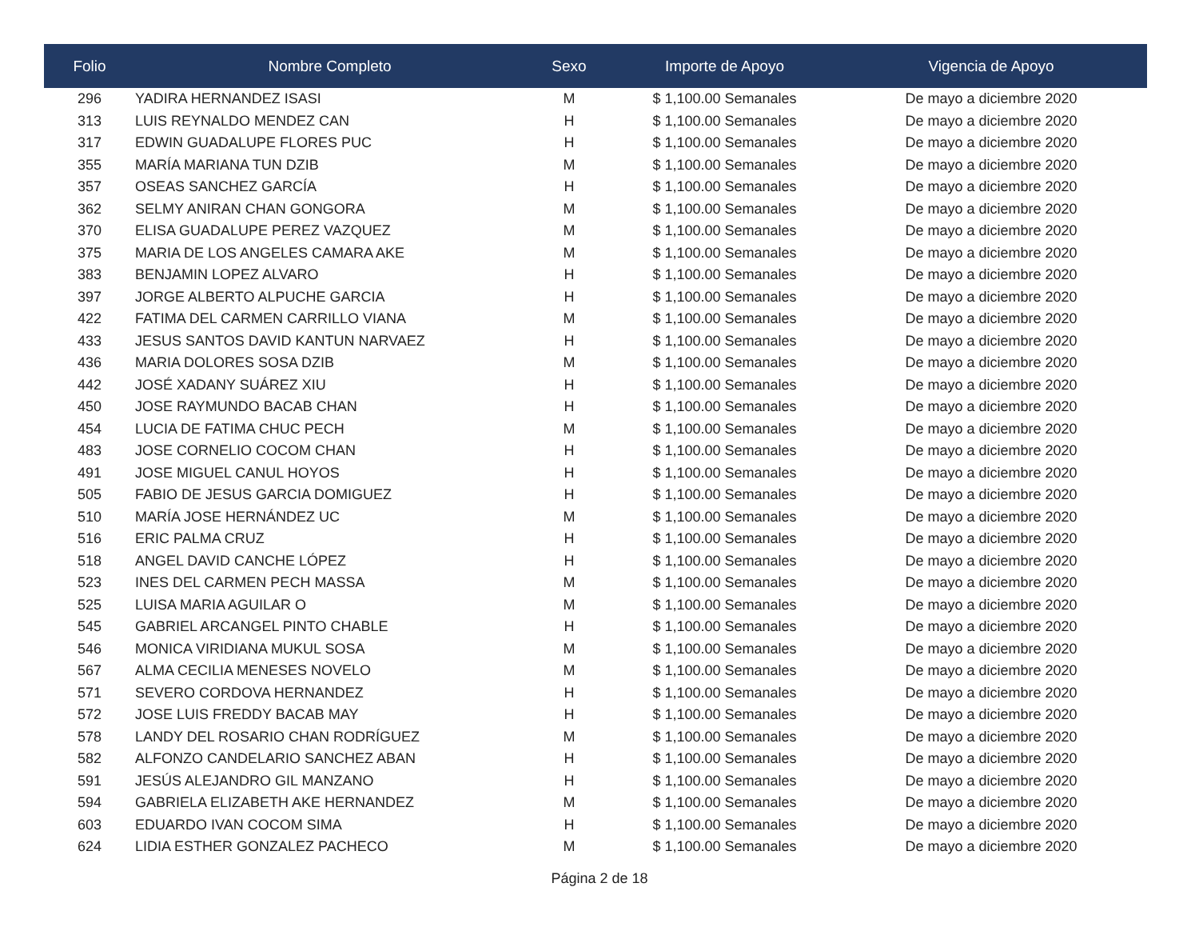| Folio | Nombre Completo | Sexo | Importe de Apoyo | Vigencia de Apoyo |
| --- | --- | --- | --- | --- |
| 296 | YADIRA HERNANDEZ ISASI | M | $ 1,100.00 Semanales | De mayo a diciembre 2020 |
| 313 | LUIS REYNALDO MENDEZ CAN | H | $ 1,100.00 Semanales | De mayo a diciembre 2020 |
| 317 | EDWIN GUADALUPE FLORES PUC | H | $ 1,100.00 Semanales | De mayo a diciembre 2020 |
| 355 | MARÍA MARIANA TUN DZIB | M | $ 1,100.00 Semanales | De mayo a diciembre 2020 |
| 357 | OSEAS SANCHEZ GARCÍA | H | $ 1,100.00 Semanales | De mayo a diciembre 2020 |
| 362 | SELMY ANIRAN CHAN GONGORA | M | $ 1,100.00 Semanales | De mayo a diciembre 2020 |
| 370 | ELISA GUADALUPE PEREZ VAZQUEZ | M | $ 1,100.00 Semanales | De mayo a diciembre 2020 |
| 375 | MARIA DE LOS ANGELES CAMARA AKE | M | $ 1,100.00 Semanales | De mayo a diciembre 2020 |
| 383 | BENJAMIN LOPEZ ALVARO | H | $ 1,100.00 Semanales | De mayo a diciembre 2020 |
| 397 | JORGE ALBERTO ALPUCHE GARCIA | H | $ 1,100.00 Semanales | De mayo a diciembre 2020 |
| 422 | FATIMA DEL CARMEN CARRILLO VIANA | M | $ 1,100.00 Semanales | De mayo a diciembre 2020 |
| 433 | JESUS SANTOS DAVID KANTUN NARVAEZ | H | $ 1,100.00 Semanales | De mayo a diciembre 2020 |
| 436 | MARIA DOLORES SOSA DZIB | M | $ 1,100.00 Semanales | De mayo a diciembre 2020 |
| 442 | JOSÉ XADANY SUÁREZ XIU | H | $ 1,100.00 Semanales | De mayo a diciembre 2020 |
| 450 | JOSE RAYMUNDO BACAB CHAN | H | $ 1,100.00 Semanales | De mayo a diciembre 2020 |
| 454 | LUCIA DE FATIMA CHUC PECH | M | $ 1,100.00 Semanales | De mayo a diciembre 2020 |
| 483 | JOSE CORNELIO COCOM CHAN | H | $ 1,100.00 Semanales | De mayo a diciembre 2020 |
| 491 | JOSE MIGUEL CANUL HOYOS | H | $ 1,100.00 Semanales | De mayo a diciembre 2020 |
| 505 | FABIO DE JESUS GARCIA DOMIGUEZ | H | $ 1,100.00 Semanales | De mayo a diciembre 2020 |
| 510 | MARÍA JOSE HERNÁNDEZ UC | M | $ 1,100.00 Semanales | De mayo a diciembre 2020 |
| 516 | ERIC PALMA CRUZ | H | $ 1,100.00 Semanales | De mayo a diciembre 2020 |
| 518 | ANGEL DAVID CANCHE LÓPEZ | H | $ 1,100.00 Semanales | De mayo a diciembre 2020 |
| 523 | INES DEL CARMEN PECH MASSA | M | $ 1,100.00 Semanales | De mayo a diciembre 2020 |
| 525 | LUISA MARIA AGUILAR O | M | $ 1,100.00 Semanales | De mayo a diciembre 2020 |
| 545 | GABRIEL ARCANGEL PINTO CHABLE | H | $ 1,100.00 Semanales | De mayo a diciembre 2020 |
| 546 | MONICA VIRIDIANA MUKUL SOSA | M | $ 1,100.00 Semanales | De mayo a diciembre 2020 |
| 567 | ALMA CECILIA MENESES NOVELO | M | $ 1,100.00 Semanales | De mayo a diciembre 2020 |
| 571 | SEVERO CORDOVA HERNANDEZ | H | $ 1,100.00 Semanales | De mayo a diciembre 2020 |
| 572 | JOSE LUIS FREDDY BACAB MAY | H | $ 1,100.00 Semanales | De mayo a diciembre 2020 |
| 578 | LANDY DEL ROSARIO CHAN RODRÍGUEZ | M | $ 1,100.00 Semanales | De mayo a diciembre 2020 |
| 582 | ALFONZO CANDELARIO SANCHEZ ABAN | H | $ 1,100.00 Semanales | De mayo a diciembre 2020 |
| 591 | JESÚS ALEJANDRO GIL MANZANO | H | $ 1,100.00 Semanales | De mayo a diciembre 2020 |
| 594 | GABRIELA ELIZABETH AKE HERNANDEZ | M | $ 1,100.00 Semanales | De mayo a diciembre 2020 |
| 603 | EDUARDO IVAN COCOM SIMA | H | $ 1,100.00 Semanales | De mayo a diciembre 2020 |
| 624 | LIDIA ESTHER GONZALEZ PACHECO | M | $ 1,100.00 Semanales | De mayo a diciembre 2020 |
Página 2 de 18